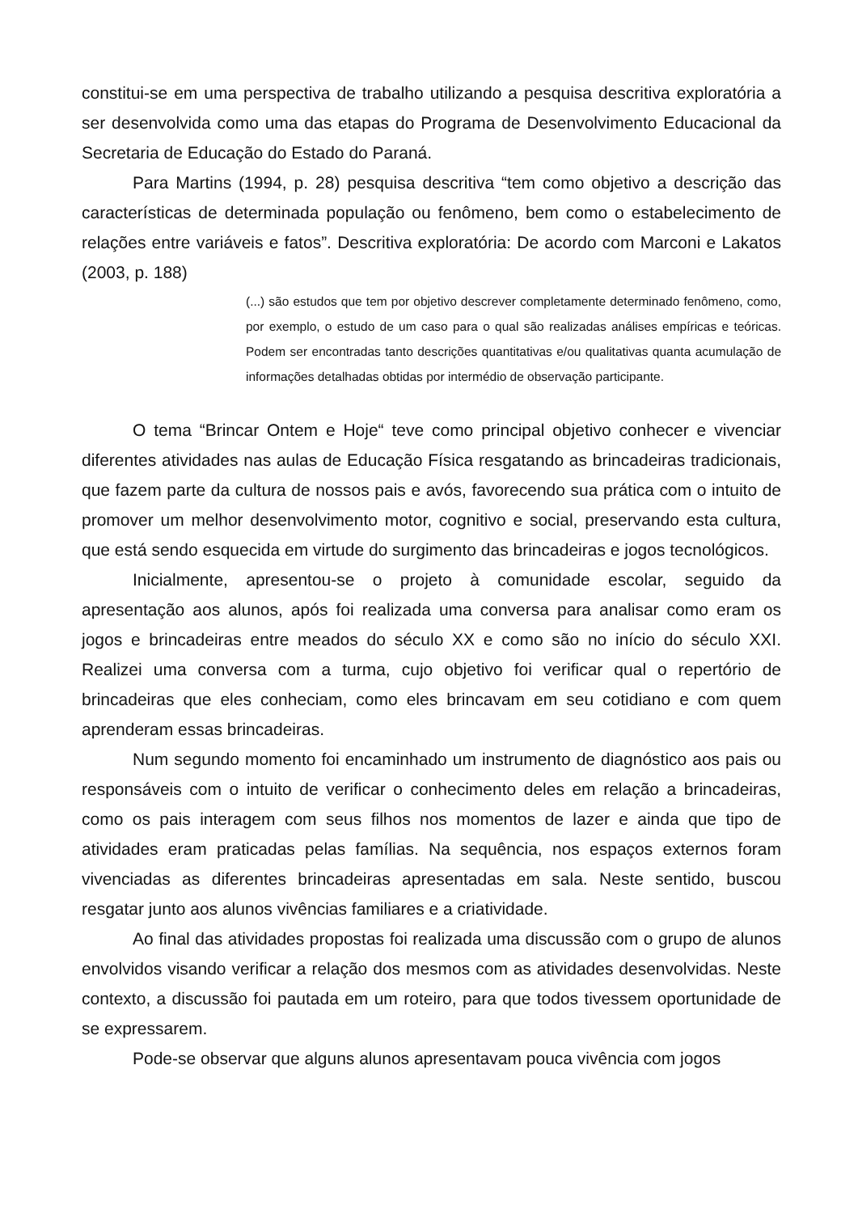constitui-se em uma perspectiva de trabalho utilizando a pesquisa descritiva exploratória a ser desenvolvida como uma das etapas do Programa de Desenvolvimento Educacional da Secretaria de Educação do Estado do Paraná.
Para Martins (1994, p. 28) pesquisa descritiva “tem como objetivo a descrição das características de determinada população ou fenômeno, bem como o estabelecimento de relações entre variáveis e fatos”. Descritiva exploratória: De acordo com Marconi e Lakatos (2003, p. 188)
(...) são estudos que tem por objetivo descrever completamente determinado fenômeno, como, por exemplo, o estudo de um caso para o qual são realizadas análises empíricas e teóricas. Podem ser encontradas tanto descrições quantitativas e/ou qualitativas quanta acumulação de informações detalhadas obtidas por intermédio de observação participante.
O tema “Brincar Ontem e Hoje“ teve como principal objetivo conhecer e vivenciar diferentes atividades nas aulas de Educação Física resgatando as brincadeiras tradicionais, que fazem parte da cultura de nossos pais e avós, favorecendo sua prática com o intuito de promover um melhor desenvolvimento motor, cognitivo e social, preservando esta cultura, que está sendo esquecida em virtude do surgimento das brincadeiras e jogos tecnológicos.
Inicialmente, apresentou-se o projeto à comunidade escolar, seguido da apresentação aos alunos, após foi realizada uma conversa para analisar como eram os jogos e brincadeiras entre meados do século XX e como são no início do século XXI. Realizei uma conversa com a turma, cujo objetivo foi verificar qual o repertório de brincadeiras que eles conheciam, como eles brincavam em seu cotidiano e com quem aprenderam essas brincadeiras.
Num segundo momento foi encaminhado um instrumento de diagnóstico aos pais ou responsáveis com o intuito de verificar o conhecimento deles em relação a brincadeiras, como os pais interagem com seus filhos nos momentos de lazer e ainda que tipo de atividades eram praticadas pelas famílias. Na sequência, nos espaços externos foram vivenciadas as diferentes brincadeiras apresentadas em sala. Neste sentido, buscou resgatar junto aos alunos vivências familiares e a criatividade.
Ao final das atividades propostas foi realizada uma discussão com o grupo de alunos envolvidos visando verificar a relação dos mesmos com as atividades desenvolvidas. Neste contexto, a discussão foi pautada em um roteiro, para que todos tivessem oportunidade de se expressarem.
Pode-se observar que alguns alunos apresentavam pouca vivência com jogos